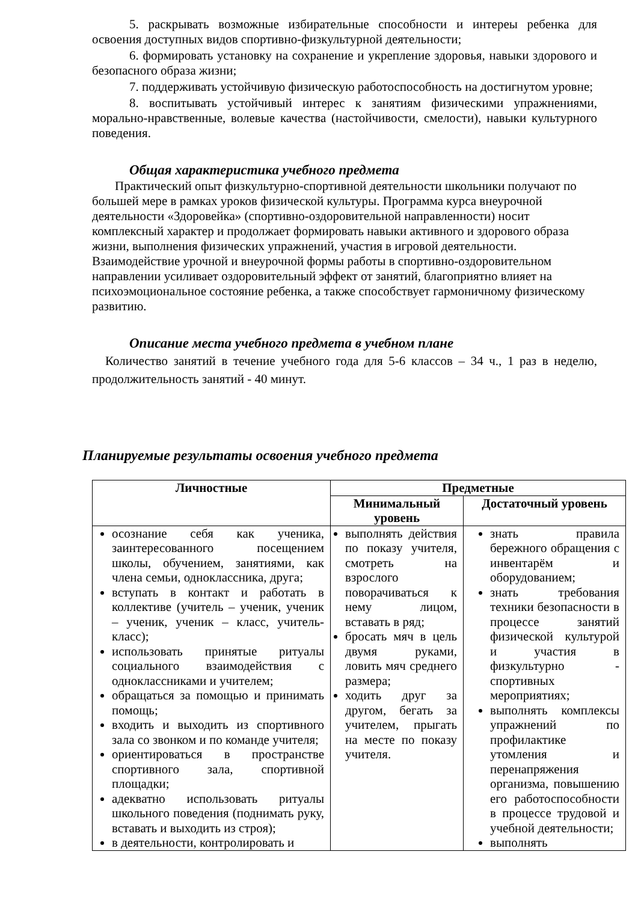5. раскрывать возможные избирательные способности и интереы ребенка для освоения доступных видов спортивно-физкультурной деятельности;
6. формировать установку на сохранение и укрепление здоровья, навыки здорового и безопасного образа жизни;
7. поддерживать устойчивую физическую работоспособность на достигнутом уровне;
8. воспитывать устойчивый интерес к занятиям физическими упражнениями, морально-нравственные, волевые качества (настойчивости, смелости), навыки культурного поведения.
Общая характеристика учебного предмета
Практический опыт физкультурно-спортивной деятельности школьники получают по большей мере в рамках уроков физической культуры. Программа курса внеурочной деятельности «Здоровейка» (спортивно-оздоровительной направленности) носит комплексный характер и продолжает формировать навыки активного и здорового образа жизни, выполнения физических упражнений, участия в игровой деятельности. Взаимодействие урочной и внеурочной формы работы в спортивно-оздоровительном направлении усиливает оздоровительный эффект от занятий, благоприятно влияет на психоэмоциональное состояние ребенка, а также способствует гармоничному физическому развитию.
Описание места учебного предмета в учебном плане
Количество занятий в течение учебного года для 5-6 классов – 34 ч., 1 раз в неделю, продолжительность занятий - 40 минут.
Планируемые результаты освоения учебного предмета
| Личностные | Предметные | |
| --- | --- | --- |
| | Минимальный уровень | Достаточный уровень |
| осознание себя как ученика, заинтересованного посещением школы, обучением, занятиями, как члена семьи, одноклассника, друга; вступать в контакт и работать в коллективе (учитель – ученик, ученик – ученик, ученик – класс, учитель-класс); использовать принятые ритуалы социального взаимодействия с одноклассниками и учителем; обращаться за помощью и принимать помощь; входить и выходить из спортивного зала со звонком и по команде учителя; ориентироваться в пространстве спортивного зала, спортивной площадки; адекватно использовать ритуалы школьного поведения (поднимать руку, вставать и выходить из строя); в деятельности, контролировать и | выполнять действия по показу учителя, смотреть на взрослого поворачиваться к нему лицом, вставать в ряд; бросать мяч в цель двумя руками, ловить мяч среднего размера; ходить друг за другом, бегать за учителем, прыгать на месте по показу учителя. | знать правила бережного обращения с инвентарём и оборудованием; знать требования техники безопасности в процессе занятий физической культурой и участия в физкультурно - спортивных мероприятиях; выполнять комплексы упражнений по профилактике утомления и перенапряжения организма, повышению его работоспособности в процессе трудовой и учебной деятельности; выполнять |